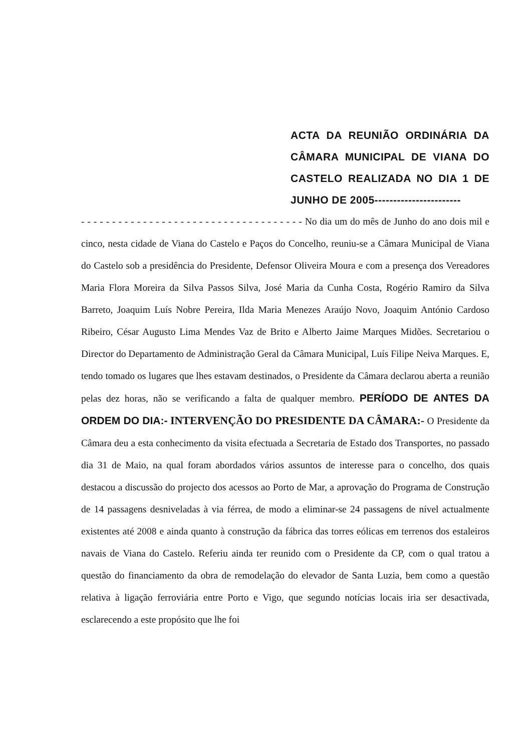ACTA DA REUNIÃO ORDINÁRIA DA CÂMARA MUNICIPAL DE VIANA DO CASTELO REALIZADA NO DIA 1 DE JUNHO DE 2005-----------------------
- - - - - - - - - - - - - - - - - - - - - - - - - - - - - - - - - - - - No dia um do mês de Junho do ano dois mil e cinco, nesta cidade de Viana do Castelo e Paços do Concelho, reuniu-se a Câmara Municipal de Viana do Castelo sob a presidência do Presidente, Defensor Oliveira Moura e com a presença dos Vereadores Maria Flora Moreira da Silva Passos Silva, José Maria da Cunha Costa, Rogério Ramiro da Silva Barreto, Joaquim Luís Nobre Pereira, Ilda Maria Menezes Araújo Novo, Joaquim António Cardoso Ribeiro, César Augusto Lima Mendes Vaz de Brito e Alberto Jaime Marques Midões. Secretariou o Director do Departamento de Administração Geral da Câmara Municipal, Luís Filipe Neiva Marques. E, tendo tomado os lugares que lhes estavam destinados, o Presidente da Câmara declarou aberta a reunião pelas dez horas, não se verificando a falta de qualquer membro. PERÍODO DE ANTES DA ORDEM DO DIA:- INTERVENÇÃO DO PRESIDENTE DA CÂMARA:- O Presidente da Câmara deu a esta conhecimento da visita efectuada a Secretaria de Estado dos Transportes, no passado dia 31 de Maio, na qual foram abordados vários assuntos de interesse para o concelho, dos quais destacou a discussão do projecto dos acessos ao Porto de Mar, a aprovação do Programa de Construção de 14 passagens desniveladas à via férrea, de modo a eliminar-se 24 passagens de nível actualmente existentes até 2008 e ainda quanto à construção da fábrica das torres eólicas em terrenos dos estaleiros navais de Viana do Castelo. Referiu ainda ter reunido com o Presidente da CP, com o qual tratou a questão do financiamento da obra de remodelação do elevador de Santa Luzia, bem como a questão relativa à ligação ferroviária entre Porto e Vigo, que segundo notícias locais iria ser desactivada, esclarecendo a este propósito que lhe foi